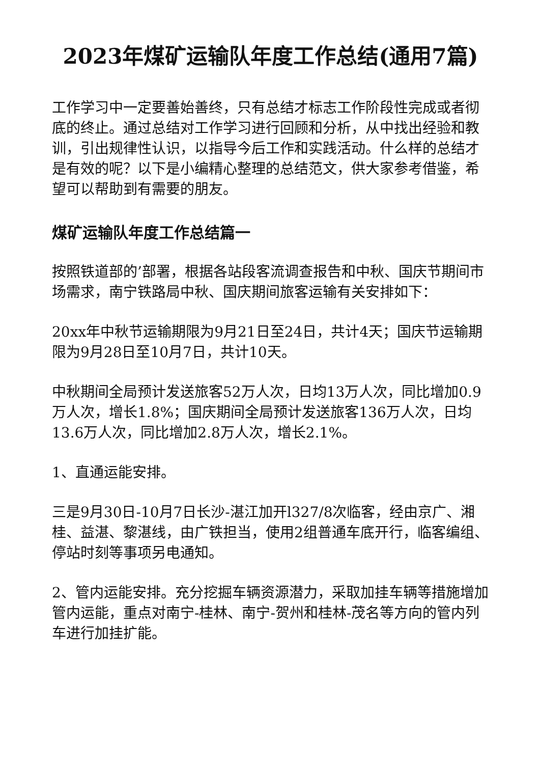2023年煤矿运输队年度工作总结(通用7篇)
工作学习中一定要善始善终，只有总结才标志工作阶段性完成或者彻底的终止。通过总结对工作学习进行回顾和分析，从中找出经验和教训，引出规律性认识，以指导今后工作和实践活动。什么样的总结才是有效的呢？以下是小编精心整理的总结范文，供大家参考借鉴，希望可以帮助到有需要的朋友。
煤矿运输队年度工作总结篇一
按照铁道部的’部署，根据各站段客流调查报告和中秋、国庆节期间市场需求，南宁铁路局中秋、国庆期间旅客运输有关安排如下：
20xx年中秋节运输期限为9月21日至24日，共计4天；国庆节运输期限为9月28日至10月7日，共计10天。
中秋期间全局预计发送旅客52万人次，日均13万人次，同比增加0.9万人次，增长1.8%；国庆期间全局预计发送旅客136万人次，日均13.6万人次，同比增加2.8万人次，增长2.1%。
1、直通运能安排。
三是9月30日-10月7日长沙-湛江加开l327/8次临客，经由京广、湘桂、益湛、黎湛线，由广铁担当，使用2组普通车底开行，临客编组、停站时刻等事项另电通知。
2、管内运能安排。充分挖掘车辆资源潜力，采取加挂车辆等措施增加管内运能，重点对南宁-桂林、南宁-贺州和桂林-茂名等方向的管内列车进行加挂扩能。